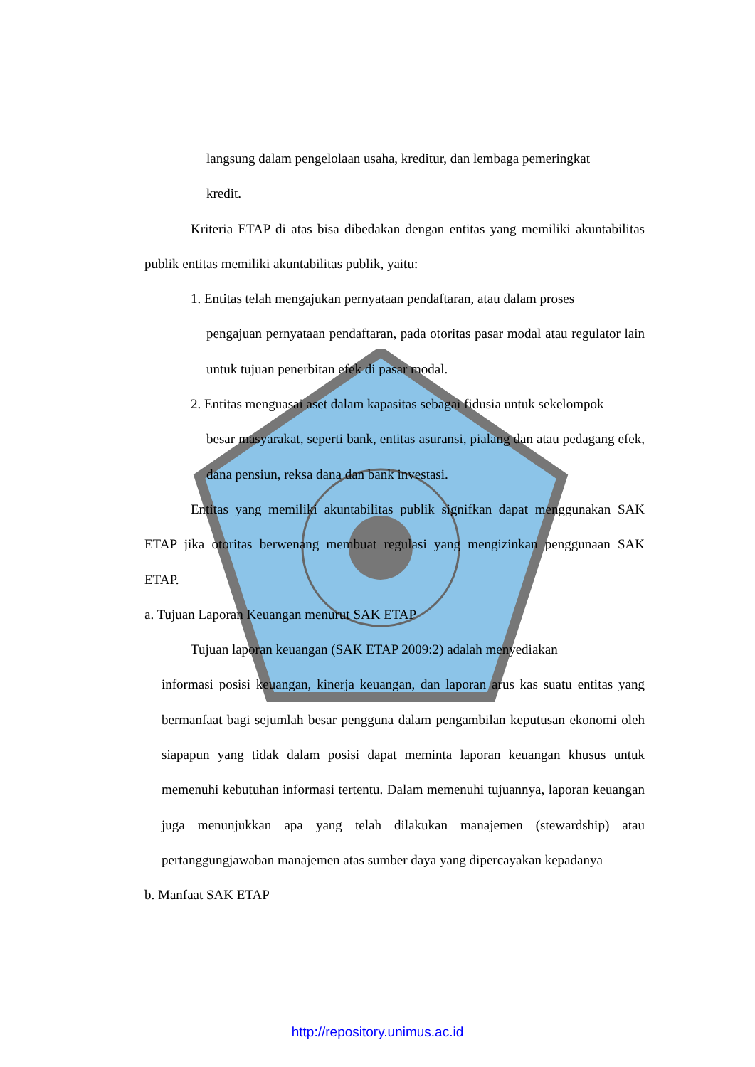langsung dalam pengelolaan usaha, kreditur, dan lembaga pemeringkat
kredit.
Kriteria ETAP di atas bisa dibedakan dengan entitas yang memiliki akuntabilitas publik entitas memiliki akuntabilitas publik, yaitu:
1. Entitas telah mengajukan pernyataan pendaftaran, atau dalam proses
pengajuan pernyataan pendaftaran, pada otoritas pasar modal atau regulator lain untuk tujuan penerbitan efek di pasar modal.
2. Entitas menguasai aset dalam kapasitas sebagai fidusia untuk sekelompok
besar masyarakat, seperti bank, entitas asuransi, pialang dan atau pedagang efek, dana pensiun, reksa dana dan bank investasi.
Entitas yang memiliki akuntabilitas publik signifkan dapat menggunakan SAK ETAP jika otoritas berwenang membuat regulasi yang mengizinkan penggunaan SAK ETAP.
a. Tujuan Laporan Keuangan menurut SAK ETAP
Tujuan laporan keuangan (SAK ETAP 2009:2) adalah menyediakan
informasi posisi keuangan, kinerja keuangan, dan laporan arus kas suatu entitas yang bermanfaat bagi sejumlah besar pengguna dalam pengambilan keputusan ekonomi oleh siapapun yang tidak dalam posisi dapat meminta laporan keuangan khusus untuk memenuhi kebutuhan informasi tertentu. Dalam memenuhi tujuannya, laporan keuangan juga menunjukkan apa yang telah dilakukan manajemen (stewardship) atau pertanggungjawaban manajemen atas sumber daya yang dipercayakan kepadanya
b. Manfaat SAK ETAP
http://repository.unimus.ac.id